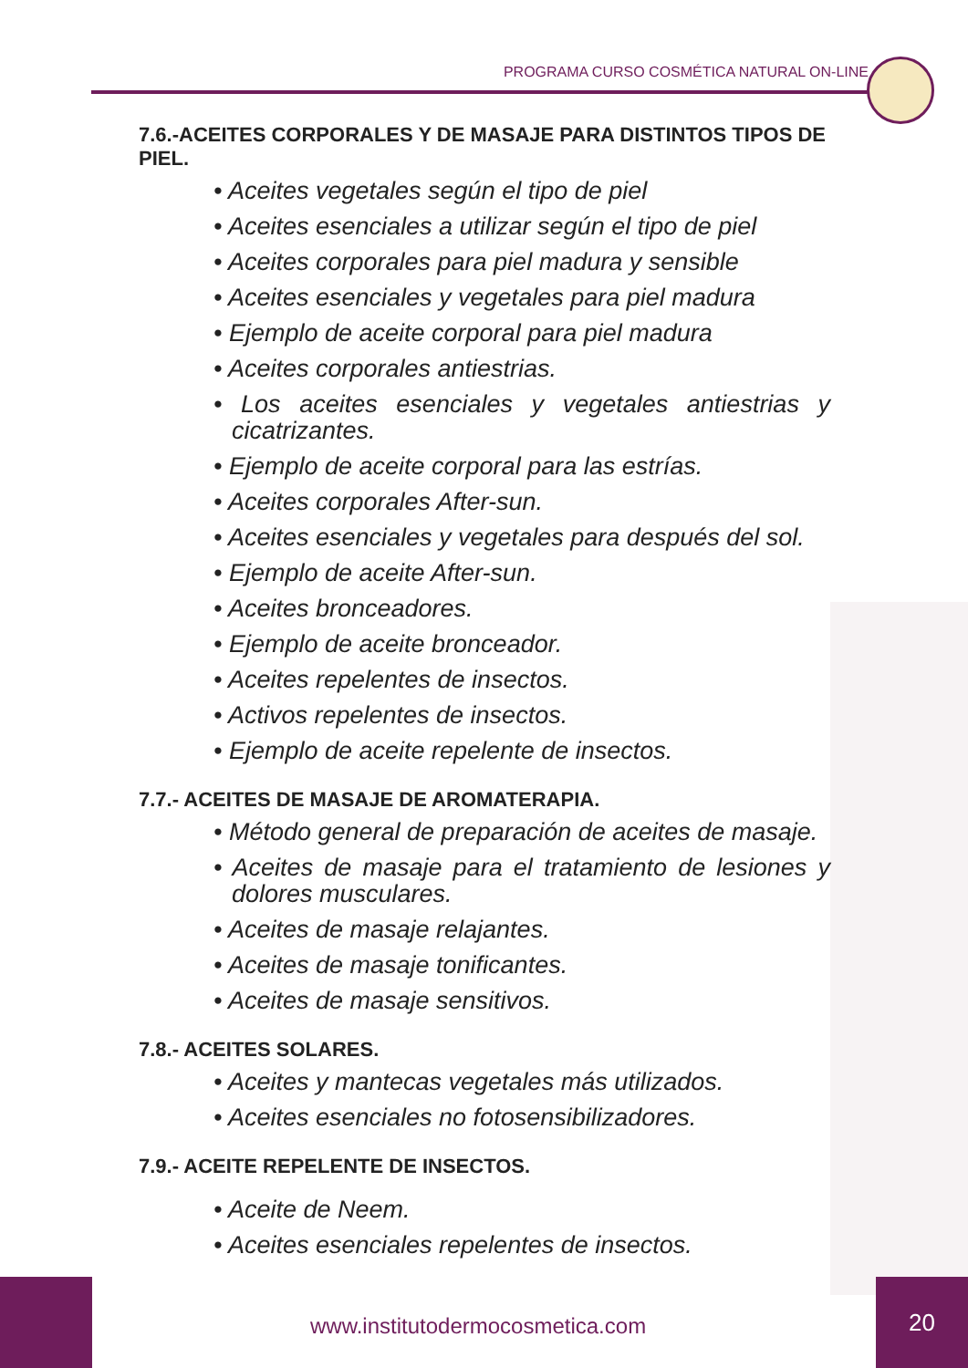PROGRAMA CURSO COSMÉTICA NATURAL ON-LINE
7.6.-ACEITES CORPORALES Y DE MASAJE PARA DISTINTOS TIPOS DE PIEL.
• Aceites vegetales según el tipo de piel
• Aceites esenciales a utilizar según el tipo de piel
• Aceites corporales para piel madura y sensible
• Aceites esenciales y vegetales para piel madura
• Ejemplo de aceite corporal para piel madura
• Aceites corporales antiestrias.
• Los aceites esenciales y vegetales antiestrias y cicatrizantes.
• Ejemplo de aceite corporal para las estrías.
• Aceites corporales After-sun.
• Aceites esenciales y vegetales para después del sol.
• Ejemplo de aceite After-sun.
• Aceites bronceadores.
• Ejemplo de aceite bronceador.
• Aceites repelentes de insectos.
• Activos repelentes de insectos.
• Ejemplo de aceite repelente de insectos.
7.7.- ACEITES DE MASAJE DE AROMATERAPIA.
• Método general de preparación de aceites de masaje.
• Aceites de masaje para el tratamiento de lesiones y dolores musculares.
• Aceites de masaje relajantes.
• Aceites de masaje tonificantes.
• Aceites de masaje sensitivos.
7.8.- ACEITES SOLARES.
• Aceites y mantecas vegetales más utilizados.
• Aceites esenciales no fotosensibilizadores.
7.9.- ACEITE REPELENTE DE INSECTOS.
• Aceite de Neem.
• Aceites esenciales repelentes de insectos.
www.institutodermocosmetica.com
20